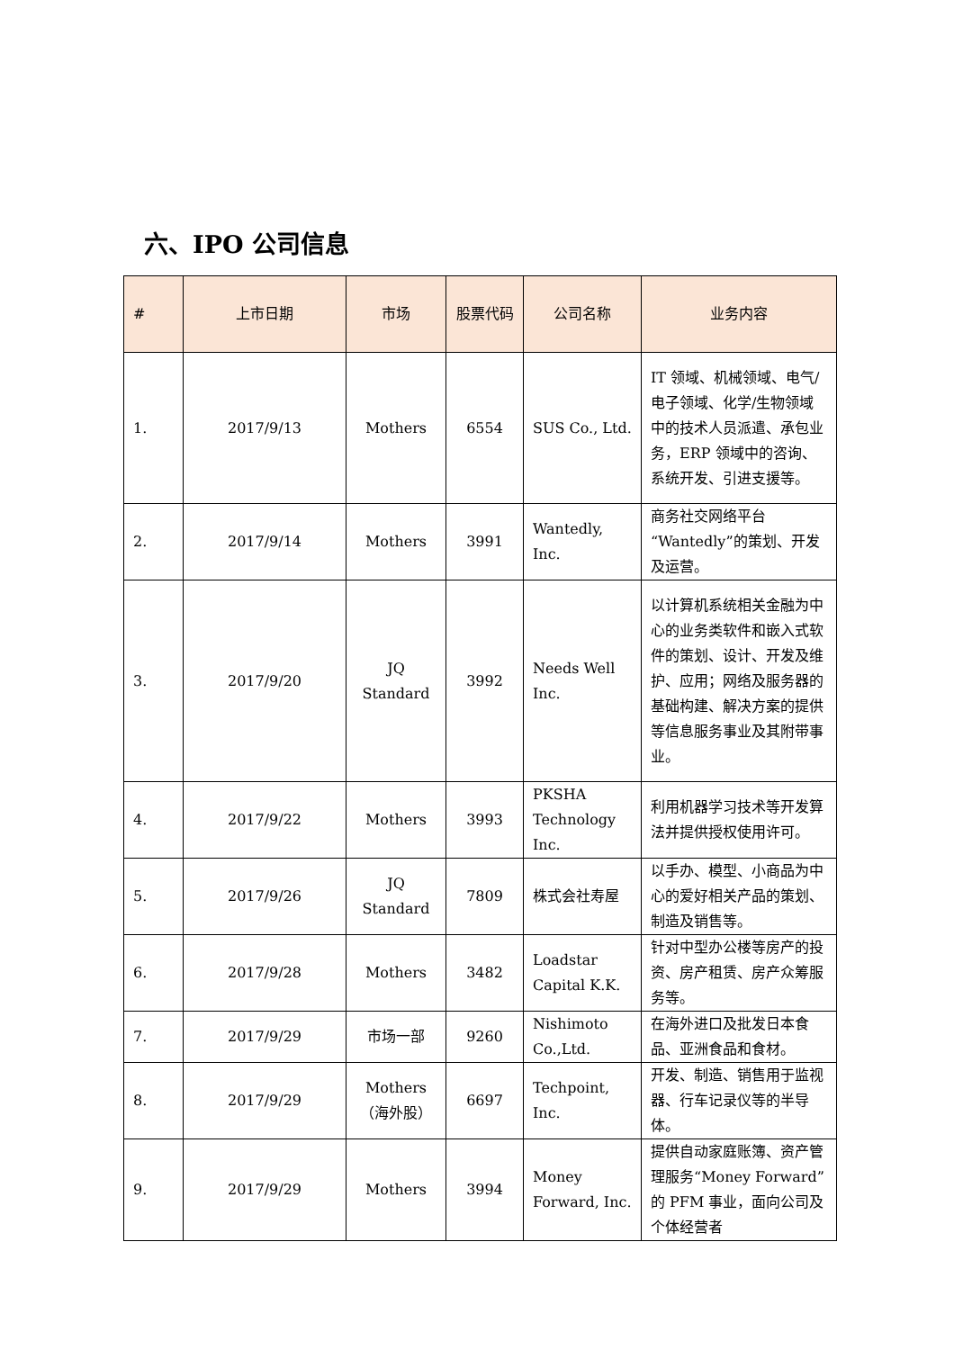六、IPO 公司信息
| # | 上市日期 | 市场 | 股票代码 | 公司名称 | 业务内容 |
| --- | --- | --- | --- | --- | --- |
| 1. | 2017/9/13 | Mothers | 6554 | SUS Co., Ltd. | IT 领域、机械领域、电气/电子领域、化学/生物领域中的技术人员派遣、承包业务，ERP 领域中的咨询、系统开发、引进支援等。 |
| 2. | 2017/9/14 | Mothers | 3991 | Wantedly, Inc. | 商务社交网络平台“Wantedly”的策划、开发及运营。 |
| 3. | 2017/9/20 | JQ Standard | 3992 | Needs Well Inc. | 以计算机系统相关金融为中心的业务类软件和嵌入式软件的策划、设计、开发及维护、应用；网络及服务器的基础构建、解决方案的提供等信息服务事业及其附带事业。 |
| 4. | 2017/9/22 | Mothers | 3993 | PKSHA Technology Inc. | 利用机器学习技术等开发算法并提供授权使用许可。 |
| 5. | 2017/9/26 | JQ Standard | 7809 | 株式会社寿屋 | 以手办、模型、小商品为中心的爱好相关产品的策划、制造及销售等。 |
| 6. | 2017/9/28 | Mothers | 3482 | Loadstar Capital K.K. | 针对中型办公楼等房产的投资、房产租赁、房产众筹服务等。 |
| 7. | 2017/9/29 | 市场一部 | 9260 | Nishimoto Co.,Ltd. | 在海外进口及批发日本食品、亚洲食品和食材。 |
| 8. | 2017/9/29 | Mothers（海外股） | 6697 | Techpoint, Inc. | 开发、制造、销售用于监视器、行车记录仪等的半导体。 |
| 9. | 2017/9/29 | Mothers | 3994 | Money Forward, Inc. | 提供自动家庭账簿、资产管理服务“Money Forward”的 PFM 事业，面向公司及个体经营者 |